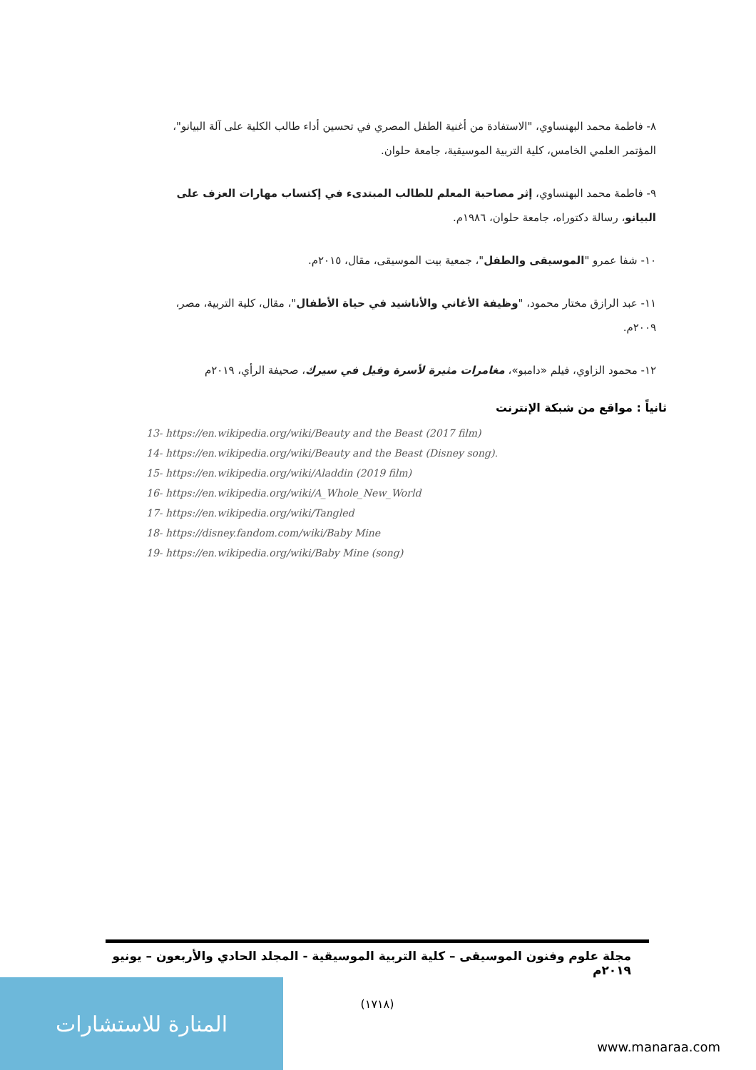٨- فاطمة محمد البهنساوي، "الاستفادة من أغنية الطفل المصري في تحسين أداء طالب الكلية على آلة البيانو"، المؤتمر العلمي الخامس، كلية التربية الموسيقية، جامعة حلوان.
٩- فاطمة محمد البهنساوي، إثر مصاحبة المعلم للطالب المبتدىء في إكتساب مهارات العزف على البيانو، رسالة دكتوراه، جامعة حلوان، ١٩٨٦م.
١٠- شفا عمرو "الموسيقى والطفل"، جمعية بيت الموسيقى، مقال، ٢٠١٥م.
١١- عبد الرازق مختار محمود، "وظيفة الأغاني والأناشيد في حياة الأطفال"، مقال، كلية التربية، مصر، ٢٠٠٩م.
١٢- محمود الزاوي، فيلم «دامبو»، مغامرات مثيرة لأسرة وفيل في سيرك، صحيفة الرأي، ٢٠١٩م
ثانياً : مواقع من شبكة الإنترنت
13- https://en.wikipedia.org/wiki/Beauty and the Beast (2017 film)
14- https://en.wikipedia.org/wiki/Beauty and the Beast (Disney song).
15- https://en.wikipedia.org/wiki/Aladdin (2019 film)
16- https://en.wikipedia.org/wiki/A_Whole_New_World
17- https://en.wikipedia.org/wiki/Tangled
18- https://disney.fandom.com/wiki/Baby Mine
19- https://en.wikipedia.org/wiki/Baby Mine (song)
مجلة علوم وفنون الموسيقى – كلية التربية الموسيقية - المجلد الحادي والأربعون – يونيو ٢٠١٩م
(١٧١٨)
المنارة للاستشارات
www.manaraa.com